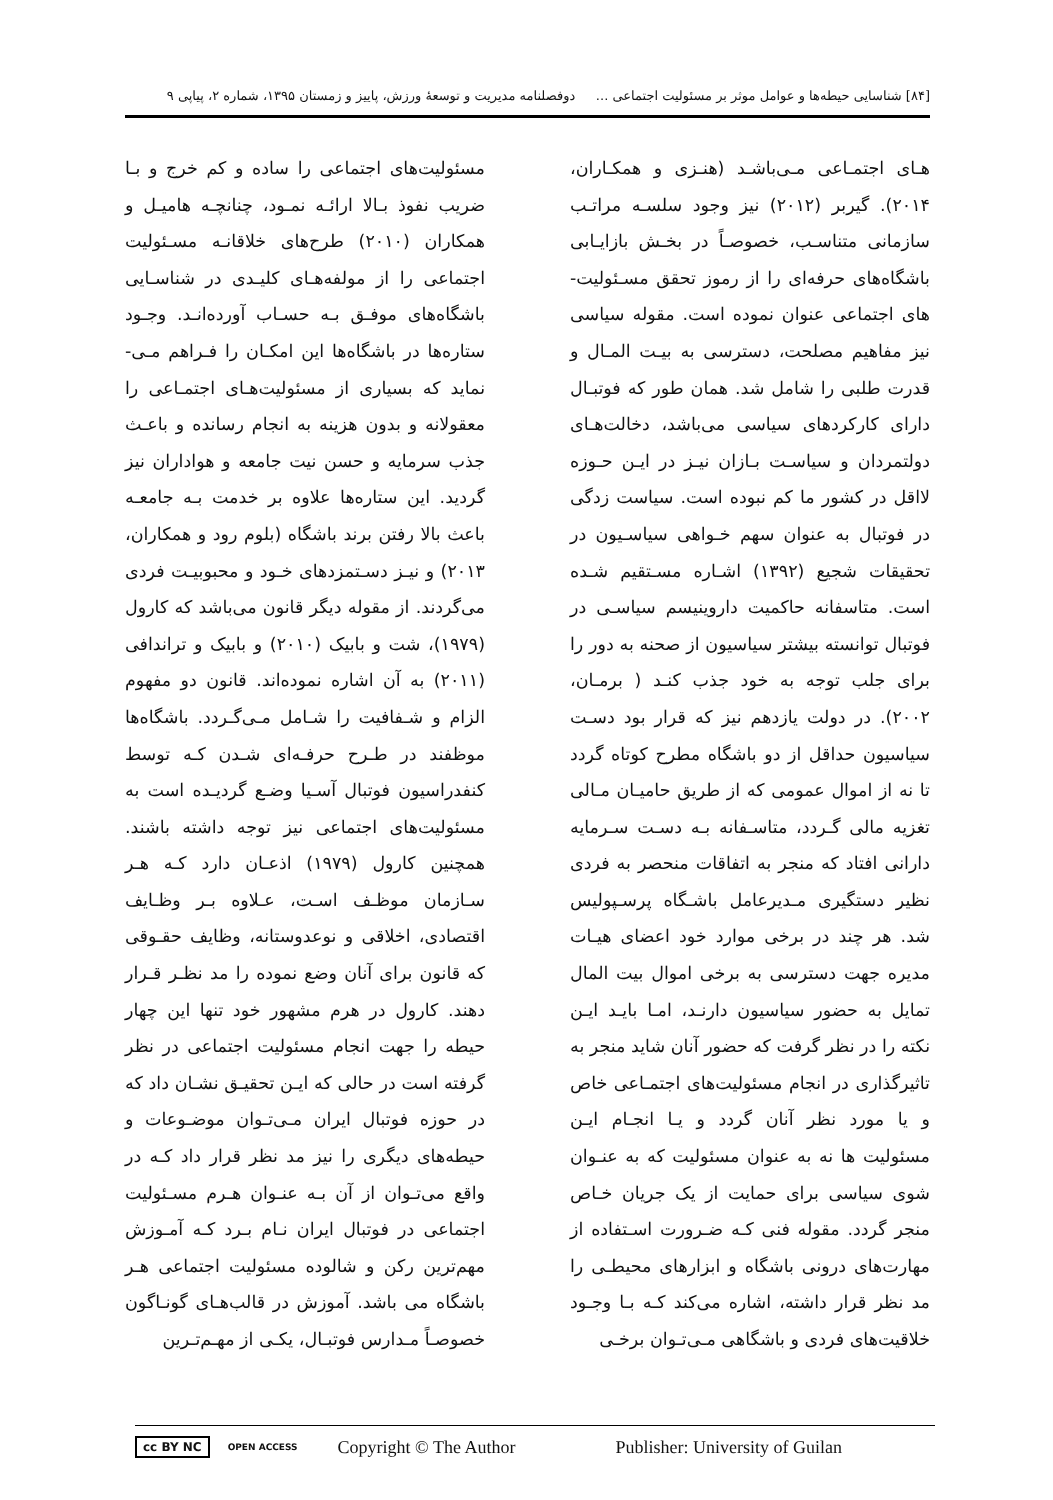[۸۴] شناسایی حیطه‌ها و عوامل موثر بر مسئولیت اجتماعی ... دوفصلنامه مدیریت و توسعهٔ ورزش، پاییز و زمستان ۱۳۹۵، شماره ۲، پیاپی ۹
هـای اجتمـاعی مـی‌باشـد (هنـزی و همکـاران، ۲۰۱۴). گیربر (۲۰۱۲) نیز وجود سلسـه مراتـب سازمانی متناسـب، خصوصـاً در بخـش بازایـابی باشگاه‌های حرفه‌ای را از رموز تحقق مسـئولیت-های اجتماعی عنوان نموده است. مقوله سیاسی نیز مفاهیم مصلحت، دسترسی به بیـت المـال و قدرت طلبی را شامل شد. همان طور که فوتبـال دارای کارکردهای سیاسی می‌باشد، دخالت‌هـای دولتمردان و سیاسـت بـازان نیـز در ایـن حـوزه لااقل در کشور ما کم نبوده است. سیاست زدگی در فوتبال به عنوان سهم خـواهی سیاسـیون در تحقیقات شجیع (۱۳۹۲) اشـاره مسـتقیم شـده است. متاسفانه حاکمیت داروینیسم سیاسـی در فوتبال توانسته بیشتر سیاسیون از صحنه به دور را برای جلب توجه به خود جذب کنـد ( برمـان، ۲۰۰۲). در دولت یازدهم نیز که قرار بود دسـت سیاسیون حداقل از دو باشگاه مطرح کوتاه گردد تا نه از اموال عمومی که از طریق حامیـان مـالی تغزیه مالی گـردد، متاسـفانه بـه دسـت سـرمایه دارانی افتاد که منجر به اتفاقات منحصر به فردی نظیر دستگیری مـدیرعامل باشـگاه پرسـپولیس شد. هر چند در برخی موارد خود اعضای هیـات مدیره جهت دسترسی به برخی اموال بیت المال تمایل به حضور سیاسیون دارنـد، امـا بایـد ایـن نکته را در نظر گرفت که حضور آنان شاید منجر به تاثیرگذاری در انجام مسئولیت‌های اجتمـاعی خاص و یا مورد نظر آنان گردد و یـا انجـام ایـن مسئولیت ها نه به عنوان مسئولیت که به عنـوان شوی سیاسی برای حمایت از یک جریان خـاص منجر گردد. مقوله فنی کـه ضـرورت اسـتفاده از مهارت‌های درونی باشگاه و ابزارهای محیطـی را مد نظر قرار داشته، اشاره می‌کند کـه بـا وجـود خلاقیت‌های فردی و باشگاهی مـی‌تـوان برخـی
مسئولیت‌های اجتماعی را ساده و کم خرج و بـا ضریب نفوذ بـالا ارائـه نمـود، چنانچـه هامیـل و همکاران (۲۰۱۰) طرح‌های خلاقانـه مسـئولیت اجتماعی را از مولفه‌هـای کلیـدی در شناسـایی باشگاه‌های موفـق بـه حسـاب آورده‌انـد. وجـود ستاره‌ها در باشگاه‌ها این امکـان را فـراهم مـی-نماید که بسیاری از مسئولیت‌هـای اجتمـاعی را معقولانه و بدون هزینه به انجام رسانده و باعـث جذب سرمایه و حسن نیت جامعه و هواداران نیز گردید. این ستاره‌ها علاوه بر خدمت بـه جامعـه باعث بالا رفتن برند باشگاه (بلوم رود و همکاران، ۲۰۱۳) و نیـز دسـتمزدهای خـود و محبوبیـت فردی می‌گردند. از مقوله دیگر قانون می‌باشد که کارول (۱۹۷۹)، شت و بابیک (۲۰۱۰) و بابیک و تراندافی (۲۰۱۱) به آن اشاره نموده‌اند. قانون دو مفهوم الزام و شـفافیت را شـامل مـی‌گـردد. باشگاه‌ها موظفند در طـرح حرفـه‌ای شـدن کـه توسط کنفدراسیون فوتبال آسـیا وضـع گردیـده است به مسئولیت‌های اجتماعی نیز توجه داشته باشند. همچنین کارول (۱۹۷۹) اذعـان دارد کـه هـر سـازمان موظـف اسـت، عـلاوه بـر وظـایف اقتصادی، اخلاقی و نوعدوستانه، وظایف حقـوقی که قانون برای آنان وضع نموده را مد نظـر قـرار دهند. کارول در هرم مشهور خود تنها این چهار حیطه را جهت انجام مسئولیت اجتماعی در نظر گرفته است در حالی که ایـن تحقیـق نشـان داد که در حوزه فوتبال ایران مـی‌تـوان موضـوعات و حیطه‌های دیگری را نیز مد نظر قرار داد کـه در واقع می‌تـوان از آن بـه عنـوان هـرم مسـئولیت اجتماعی در فوتبال ایران نـام بـرد کـه آمـوزش مهم‌ترین رکن و شالوده مسئولیت اجتماعی هـر باشگاه می باشد. آموزش در قالب‌هـای گونـاگون خصوصـاً مـدارس فوتبـال، یکـی از مهـم‌تـرین
cc BY NC OPEN ACCESS Copyright © The Author Publisher: University of Guilan